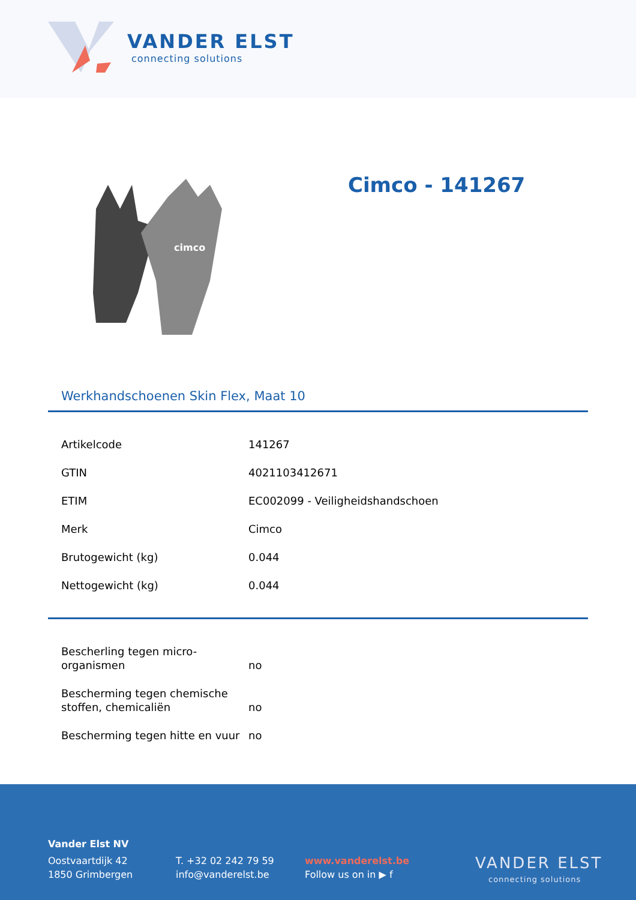VANDER ELST
connecting solutions
cimco
Cimco - 141267
Werkhandschoenen Skin Flex, Maat 10
| Artikelcode | 141267 |
| GTIN | 4021103412671 |
| ETIM | EC002099 - Veiligheidshandschoen |
| Merk | Cimco |
| Brutogewicht (kg) | 0.044 |
| Nettogewicht (kg) | 0.044 |
| Bescherling tegen micro-organismen | no |
| Bescherming tegen chemische stoffen, chemicaliën | no |
| Bescherming tegen hitte en vuur | no |
Vander Elst NV
Oostvaartdijk 42
1850 Grimbergen
T. +32 02 242 79 59
info@vanderelst.be
www.vanderelst.be
Follow us on in ▶ f
VANDER ELST
connecting solutions